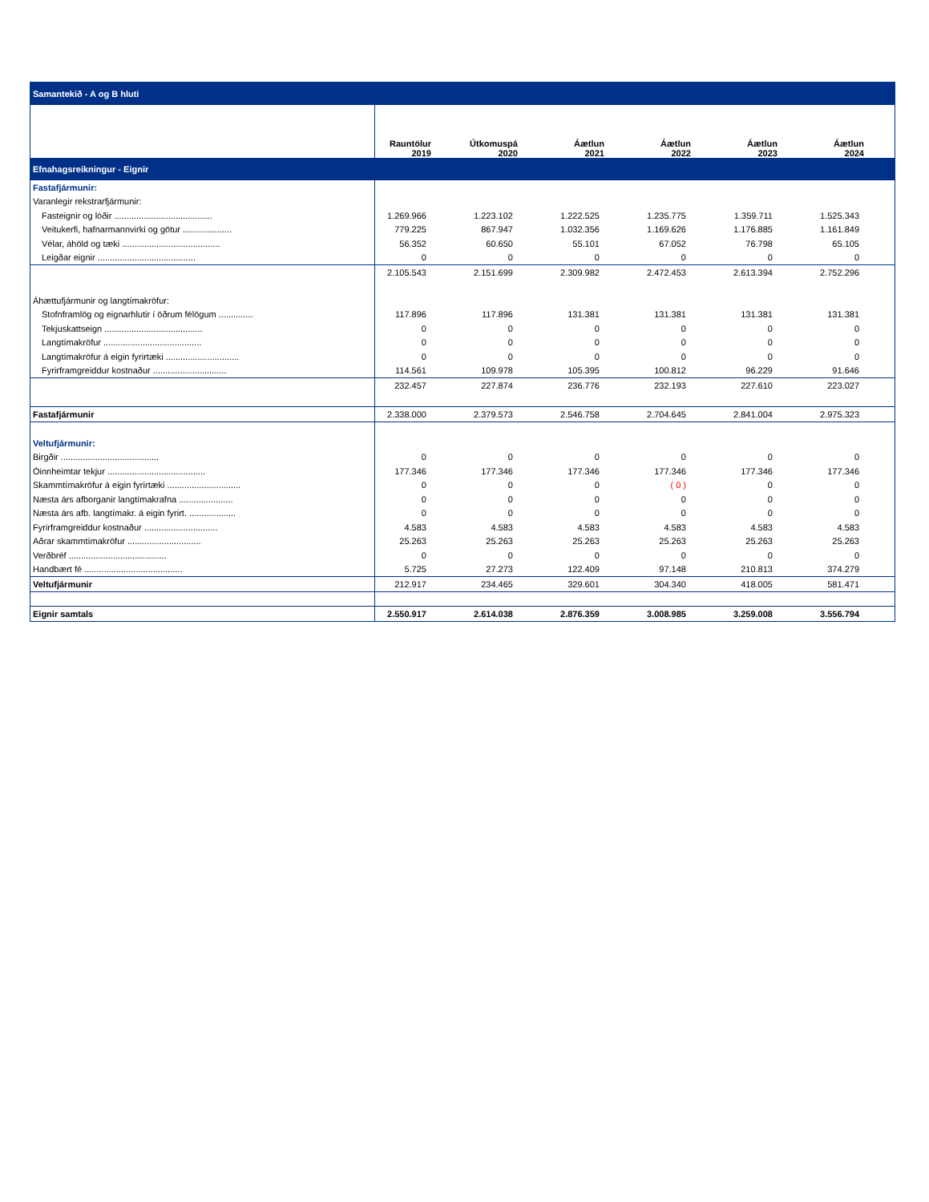| Samantekið - A og B hluti | | | | | | |
| | Rauntölur 2019 | Útkomuspá 2020 | Áætlun 2021 | Áætlun 2022 | Áætlun 2023 | Áætlun 2024 |
| Efnahagsreikningur - Eignir | | | | | | |
| Fastafjármunir: | | | | | | |
| Varanlegir rekstrarfjármunir: | | | | | | |
| Fasteignir og lóðir ........................................ | 1.269.966 | 1.223.102 | 1.222.525 | 1.235.775 | 1.359.711 | 1.525.343 |
| Veitukerfi, hafnarmannvirki og götur .................... | 779.225 | 867.947 | 1.032.356 | 1.169.626 | 1.176.885 | 1.161.849 |
| Vélar, áhöld og tæki ........................................ | 56.352 | 60.650 | 55.101 | 67.052 | 76.798 | 65.105 |
| Leigðar eignir ........................................ | 0 | 0 | 0 | 0 | 0 | 0 |
| | 2.105.543 | 2.151.699 | 2.309.982 | 2.472.453 | 2.613.394 | 2.752.296 |
| Áhættufjármunir og langtímakröfur: | | | | | | |
| Stofnframlög og eignarhlutir í öðrum félögum .............. | 117.896 | 117.896 | 131.381 | 131.381 | 131.381 | 131.381 |
| Tekjuskattseign ........................................ | 0 | 0 | 0 | 0 | 0 | 0 |
| Langtímakröfur ........................................ | 0 | 0 | 0 | 0 | 0 | 0 |
| Langtímakröfur á eigin fyrirtæki .............................. | 0 | 0 | 0 | 0 | 0 | 0 |
| Fyrirframgreiddur kostnaður .............................. | 114.561 | 109.978 | 105.395 | 100.812 | 96.229 | 91.646 |
| | 232.457 | 227.874 | 236.776 | 232.193 | 227.610 | 223.027 |
| Fastafjármunir | 2.338.000 | 2.379.573 | 2.546.758 | 2.704.645 | 2.841.004 | 2.975.323 |
| Veltufjármunir: | | | | | | |
| Birgðir ........................................ | 0 | 0 | 0 | 0 | 0 | 0 |
| Óinnheimtar tekjur ........................................ | 177.346 | 177.346 | 177.346 | 177.346 | 177.346 | 177.346 |
| Skammtímakröfur á eigin fyrirtæki .............................. | 0 | 0 | 0 | ( 0 ) | 0 | 0 |
| Næsta árs afborganir langtímakrafna ...................... | 0 | 0 | 0 | 0 | 0 | 0 |
| Næsta árs afb. langtímakr. á eigin fyrirt. ................... | 0 | 0 | 0 | 0 | 0 | 0 |
| Fyrirframgreiddur kostnaður .............................. | 4.583 | 4.583 | 4.583 | 4.583 | 4.583 | 4.583 |
| Aðrar skammtímakröfur .............................. | 25.263 | 25.263 | 25.263 | 25.263 | 25.263 | 25.263 |
| Verðbréf ........................................ | 0 | 0 | 0 | 0 | 0 | 0 |
| Handbært fé ........................................ | 5.725 | 27.273 | 122.409 | 97.148 | 210.813 | 374.279 |
| Veltufjármunir | 212.917 | 234.465 | 329.601 | 304.340 | 418.005 | 581.471 |
| Eignir samtals | 2.550.917 | 2.614.038 | 2.876.359 | 3.008.985 | 3.259.008 | 3.556.794 |